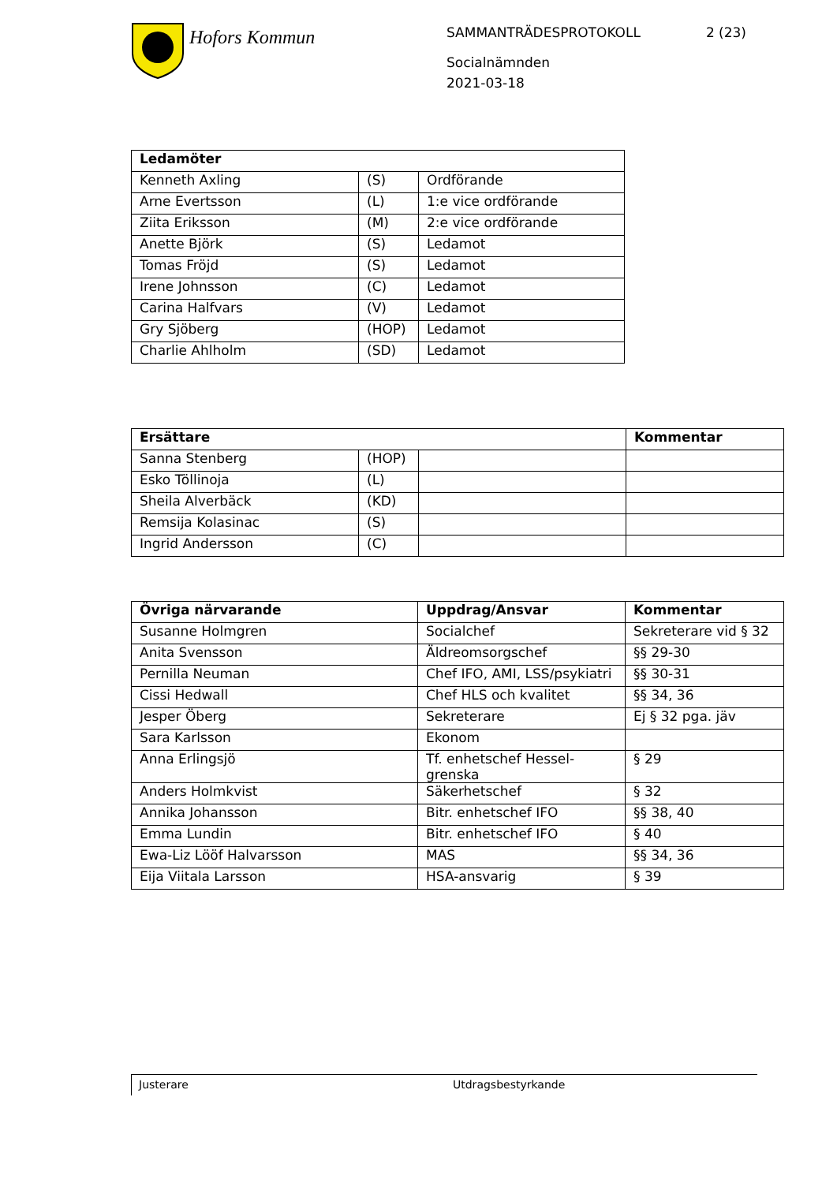Hofors Kommun
SAMMANTRÄDESPROTOKOLL 2 (23)
Socialnämnden
2021-03-18
| Ledamöter | | |
| --- | --- | --- |
| Kenneth Axling | (S) | Ordförande |
| Arne Evertsson | (L) | 1:e vice ordförande |
| Ziita Eriksson | (M) | 2:e vice ordförande |
| Anette Björk | (S) | Ledamot |
| Tomas Fröjd | (S) | Ledamot |
| Irene Johnsson | (C) | Ledamot |
| Carina Halfvars | (V) | Ledamot |
| Gry Sjöberg | (HOP) | Ledamot |
| Charlie Ahlholm | (SD) | Ledamot |
| Ersättare | | | Kommentar |
| --- | --- | --- | --- |
| Sanna Stenberg | (HOP) | | |
| Esko Töllinoja | (L) | | |
| Sheila Alverbäck | (KD) | | |
| Remsija Kolasinac | (S) | | |
| Ingrid Andersson | (C) | | |
| Övriga närvarande | Uppdrag/Ansvar | Kommentar |
| --- | --- | --- |
| Susanne Holmgren | Socialchef | Sekreterare vid § 32 |
| Anita Svensson | Äldreomsorgschef | §§ 29-30 |
| Pernilla Neuman | Chef IFO, AMI, LSS/psykiatri | §§ 30-31 |
| Cissi Hedwall | Chef HLS och kvalitet | §§ 34, 36 |
| Jesper Öberg | Sekreterare | Ej § 32 pga. jäv |
| Sara Karlsson | Ekonom | |
| Anna Erlingsjö | Tf. enhetschef Hessel- grenska | § 29 |
| Anders Holmkvist | Säkerhetschef | § 32 |
| Annika Johansson | Bitr. enhetschef IFO | §§ 38, 40 |
| Emma Lundin | Bitr. enhetschef IFO | § 40 |
| Ewa-Liz Lööf Halvarsson | MAS | §§ 34, 36 |
| Eija Viitala Larsson | HSA-ansvarig | § 39 |
Justerare Utdragsbestyrkande